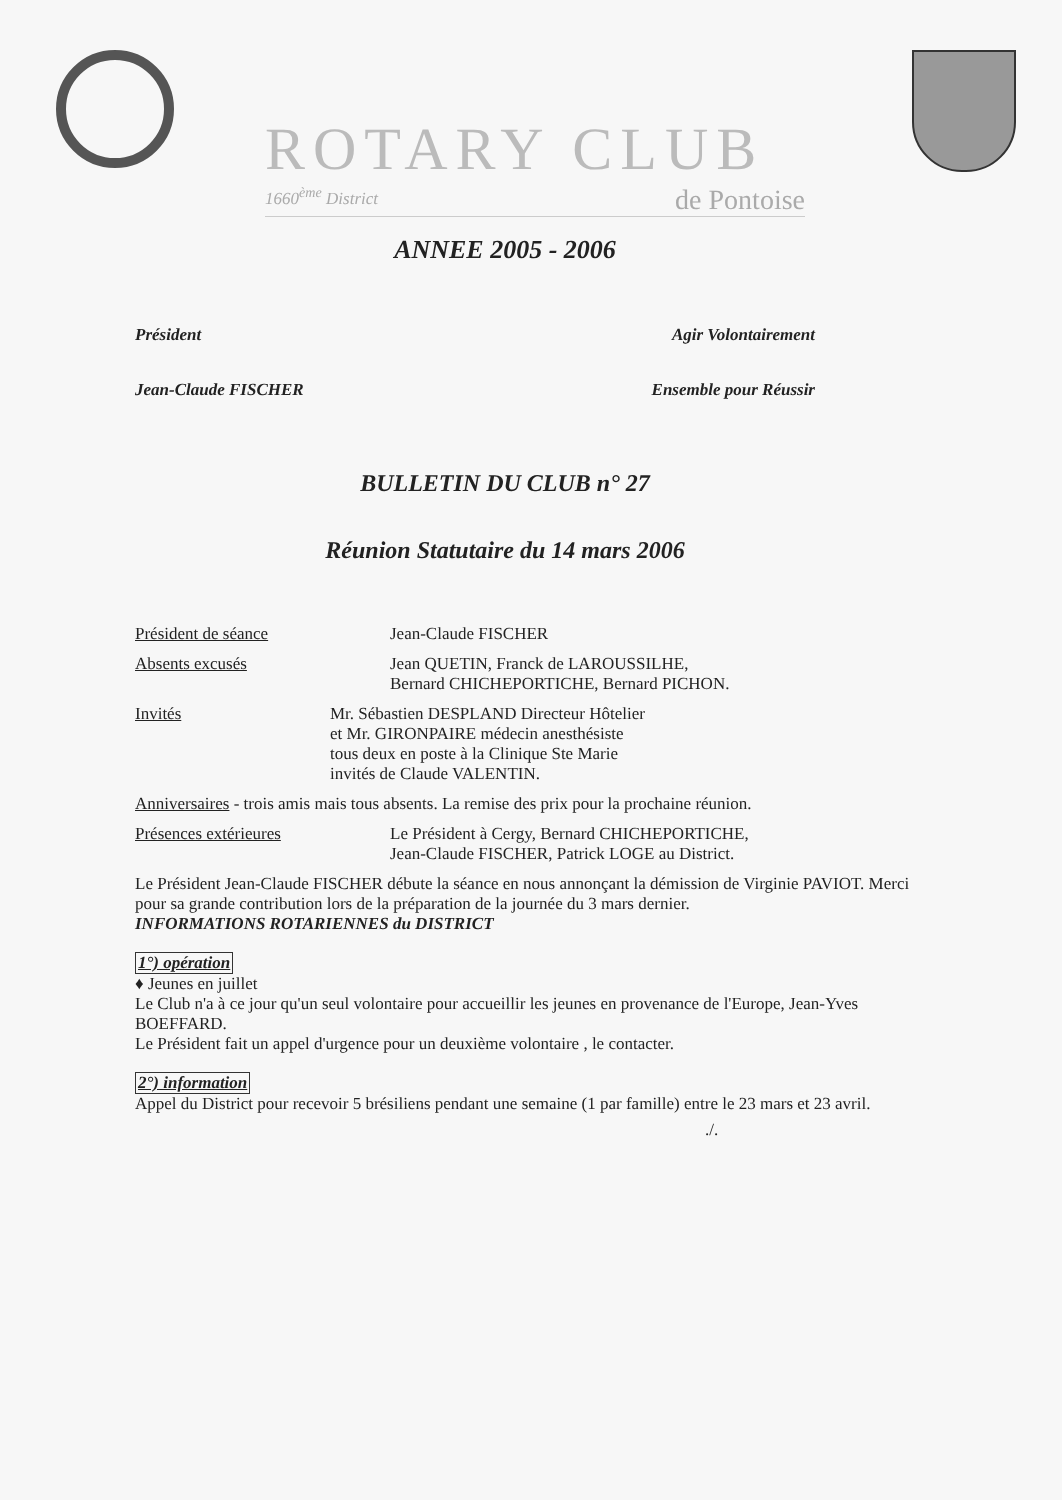ROTARY CLUB
1660<sup>ème</sup> District de Pontoise
ANNEE 2005 - 2006
Président Agir Volontairement
Jean-Claude FISCHER Ensemble pour Réussir
BULLETIN DU CLUB n° 27
Réunion Statutaire du 14 mars 2006
Président de séance Jean-Claude FISCHER
Absents excusés Jean QUETIN, Franck de LAROUSSILHE,
Bernard CHICHEPORTICHE, Bernard PICHON.
Invités Mr. Sébastien DESPLAND Directeur Hôtelier
et Mr. GIRONPAIRE médecin anesthésiste
tous deux en poste à la Clinique Ste Marie
invités de Claude VALENTIN.
Anniversaires - trois amis mais tous absents. La remise des prix pour la prochaine réunion.
Présences extérieures Le Président à Cergy, Bernard CHICHEPORTICHE,
Jean-Claude FISCHER, Patrick LOGE au District.
Le Président Jean-Claude FISCHER débute la séance en nous annonçant la démission de Virginie PAVIOT. Merci pour sa grande contribution lors de la préparation de la journée du 3 mars dernier.
INFORMATIONS ROTARIENNES du DISTRICT
1°) opération
♦ Jeunes en juillet
Le Club n'a à ce jour qu'un seul volontaire pour accueillir les jeunes en provenance de l'Europe, Jean-Yves BOEFFARD.
Le Président fait un appel d'urgence pour un deuxième volontaire , le contacter.
2°) information
Appel du District pour recevoir 5 brésiliens pendant une semaine (1 par famille) entre le 23 mars et 23 avril.
./.